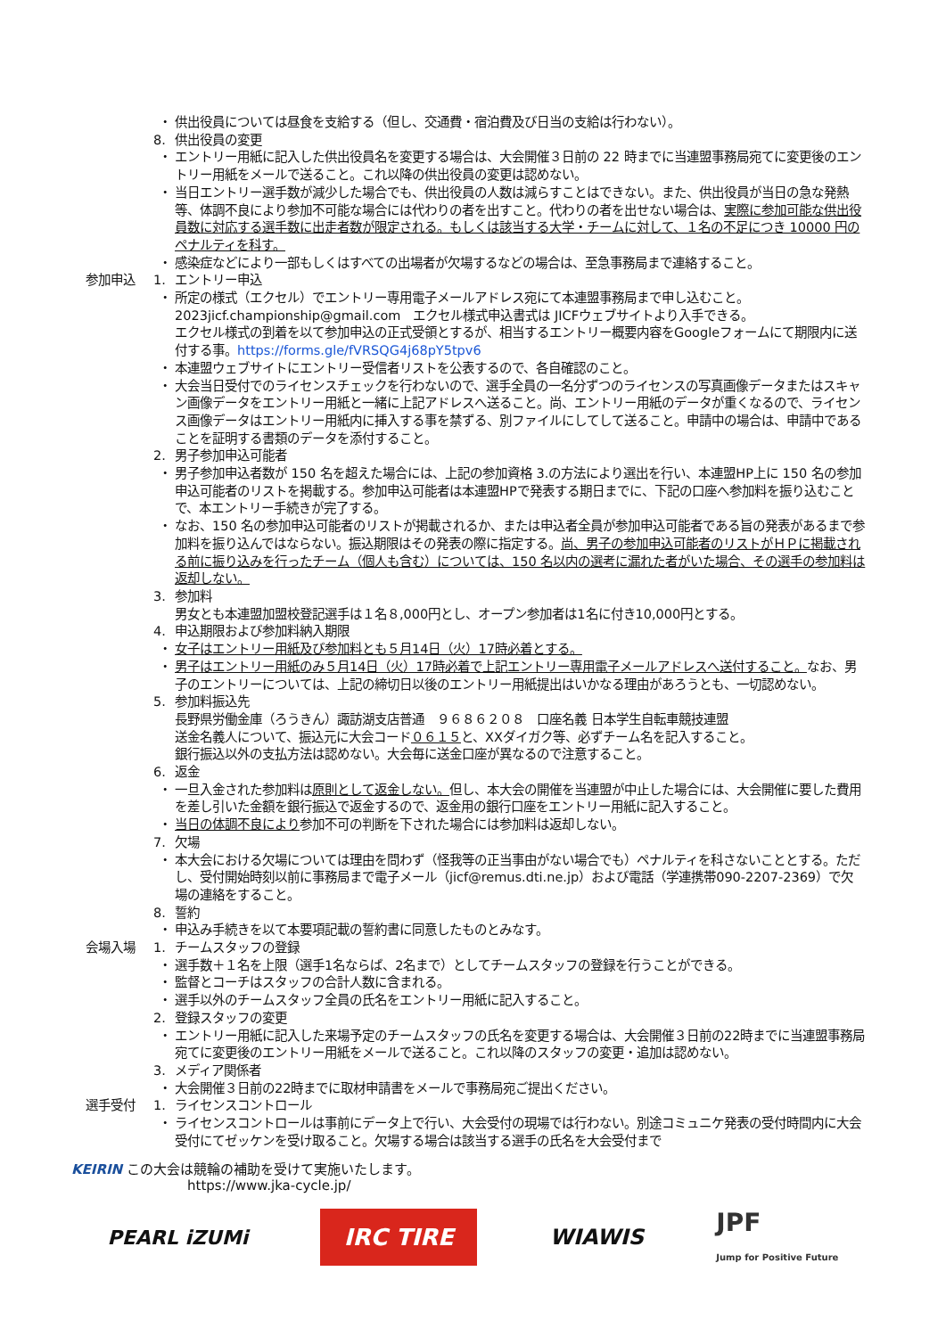・ 供出役員については昼食を支給する（但し、交通費・宿泊費及び日当の支給は行わない）。
8. 供出役員の変更
・ エントリー用紙に記入した供出役員名を変更する場合は、大会開催３日前の 22 時までに当連盟事務局宛てに変更後のエントリー用紙をメールで送ること。これ以降の供出役員の変更は認めない。
・ 当日エントリー選手数が減少した場合でも、供出役員の人数は減らすことはできない。また、供出役員が当日の急な発熱等、体調不良により参加不可能な場合には代わりの者を出すこと。代わりの者を出せない場合は、実際に参加可能な供出役員数に対応する選手数に出走者数が限定される。もしくは該当する大学・チームに対して、１名の不足につき 10000 円のペナルティを科す。
・ 感染症などにより一部もしくはすべての出場者が欠場するなどの場合は、至急事務局まで連絡すること。
参加申込 1. エントリー申込
・ 所定の様式（エクセル）でエントリー専用電子メールアドレス宛にて本連盟事務局まで申し込むこと。
2023jicf.championship@gmail.com　エクセル様式申込書式は JICFウェブサイトより入手できる。
エクセル様式の到着を以て参加申込の正式受領とするが、相当するエントリー概要内容をGoogleフォームにて期限内に送付する事。https://forms.gle/fVRSQG4j68pY5tpv6
・ 本連盟ウェブサイトにエントリー受信者リストを公表するので、各自確認のこと。
・ 大会当日受付でのライセンスチェックを行わないので、選手全員の一名分ずつのライセンスの写真画像データまたはスキャン画像データをエントリー用紙と一緒に上記アドレスへ送ること。尚、エントリー用紙のデータが重くなるので、ライセンス画像データはエントリー用紙内に挿入する事を禁ずる、別ファイルにしてして送ること。申請中の場合は、申請中であることを証明する書類のデータを添付すること。
2. 男子参加申込可能者
・ 男子参加申込者数が 150 名を超えた場合には、上記の参加資格 3.の方法により選出を行い、本連盟HP上に 150 名の参加申込可能者のリストを掲載する。参加申込可能者は本連盟HPで発表する期日までに、下記の口座へ参加料を振り込むことで、本エントリー手続きが完了する。
・ なお、150 名の参加申込可能者のリストが掲載されるか、または申込者全員が参加申込可能者である旨の発表があるまで参加料を振り込んではならない。振込期限はその発表の際に指定する。尚、男子の参加申込可能者のリストがＨＰに掲載される前に振り込みを行ったチーム（個人も含む）については、150 名以内の選考に漏れた者がいた場合、その選手の参加料は返却しない。
3. 参加料
男女とも本連盟加盟校登記選手は１名８,000円とし、オープン参加者は1名に付き10,000円とする。
4. 申込期限および参加料納入期限
・ 女子はエントリー用紙及び参加料とも５月14日（火）17時必着とする。
・ 男子はエントリー用紙のみ５月14日（火）17時必着で上記エントリー専用電子メールアドレスへ送付すること。なお、男子のエントリーについては、上記の締切日以後のエントリー用紙提出はいかなる理由があろうとも、一切認めない。
5. 参加料振込先
長野県労働金庫（ろうきん）諏訪湖支店普通　９６８６２０８　口座名義 日本学生自転車競技連盟
送金名義人について、振込元に大会コード０６１５と、XXダイガク等、必ずチーム名を記入すること。
銀行振込以外の支払方法は認めない。大会毎に送金口座が異なるので注意すること。
6. 返金
・ 一旦入金された参加料は原則として返金しない。但し、本大会の開催を当連盟が中止した場合には、大会開催に要した費用を差し引いた金額を銀行振込で返金するので、返金用の銀行口座をエントリー用紙に記入すること。
・ 当日の体調不良により参加不可の判断を下された場合には参加料は返却しない。
7. 欠場
・ 本大会における欠場については理由を問わず（怪我等の正当事由がない場合でも）ペナルティを科さないこととする。ただし、受付開始時刻以前に事務局まで電子メール（jicf@remus.dti.ne.jp）および電話（学連携帯090-2207-2369）で欠場の連絡をすること。
8. 誓約
・ 申込み手続きを以て本要項記載の誓約書に同意したものとみなす。
会場入場 1. チームスタッフの登録
・ 選手数＋１名を上限（選手1名ならば、2名まで）としてチームスタッフの登録を行うことができる。
・ 監督とコーチはスタッフの合計人数に含まれる。
・ 選手以外のチームスタッフ全員の氏名をエントリー用紙に記入すること。
2. 登録スタッフの変更
・ エントリー用紙に記入した来場予定のチームスタッフの氏名を変更する場合は、大会開催３日前の22時までに当連盟事務局宛てに変更後のエントリー用紙をメールで送ること。これ以降のスタッフの変更・追加は認めない。
3. メディア関係者
・ 大会開催３日前の22時までに取材申請書をメールで事務局宛ご提出ください。
選手受付 1. ライセンスコントロール
・ ライセンスコントロールは事前にデータ上で行い、大会受付の現場では行わない。別途コミュニケ発表の受付時間内に大会受付にてゼッケンを受け取ること。欠場する場合は該当する選手の氏名を大会受付まで
KEIRIN この大会は競輪の補助を受けて実施いたします。
https://www.jka-cycle.jp/
PEARL iZUMi
IRC TIRE
WIAWIS JPF
Jump for Positive Future